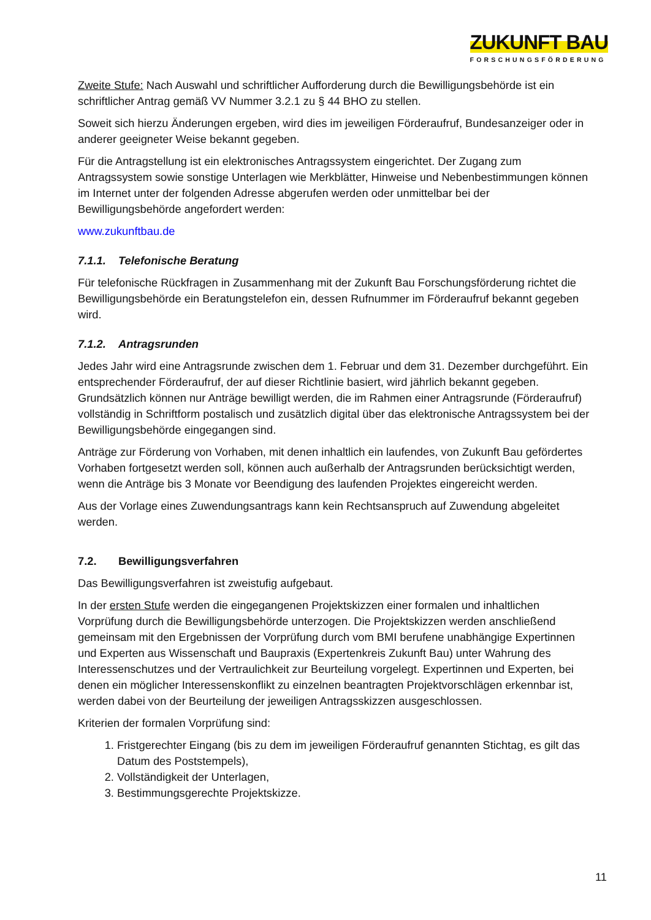ZUKUNFT BAU
FORSCHUNGSFÖRDERUNG
Zweite Stufe: Nach Auswahl und schriftlicher Aufforderung durch die Bewilligungsbehörde ist ein schriftlicher Antrag gemäß VV Nummer 3.2.1 zu § 44 BHO zu stellen.
Soweit sich hierzu Änderungen ergeben, wird dies im jeweiligen Förderaufruf, Bundesanzeiger oder in anderer geeigneter Weise bekannt gegeben.
Für die Antragstellung ist ein elektronisches Antragssystem eingerichtet. Der Zugang zum Antragssystem sowie sonstige Unterlagen wie Merkblätter, Hinweise und Nebenbestimmungen können im Internet unter der folgenden Adresse abgerufen werden oder unmittelbar bei der Bewilligungsbehörde angefordert werden:
www.zukunftbau.de
7.1.1. Telefonische Beratung
Für telefonische Rückfragen in Zusammenhang mit der Zukunft Bau Forschungsförderung richtet die Bewilligungsbehörde ein Beratungstelefon ein, dessen Rufnummer im Förderaufruf bekannt gegeben wird.
7.1.2. Antragsrunden
Jedes Jahr wird eine Antragsrunde zwischen dem 1. Februar und dem 31. Dezember durchgeführt. Ein entsprechender Förderaufruf, der auf dieser Richtlinie basiert, wird jährlich bekannt gegeben. Grundsätzlich können nur Anträge bewilligt werden, die im Rahmen einer Antragsrunde (Förderaufruf) vollständig in Schriftform postalisch und zusätzlich digital über das elektronische Antragssystem bei der Bewilligungsbehörde eingegangen sind.
Anträge zur Förderung von Vorhaben, mit denen inhaltlich ein laufendes, von Zukunft Bau gefördertes Vorhaben fortgesetzt werden soll, können auch außerhalb der Antragsrunden berücksichtigt werden, wenn die Anträge bis 3 Monate vor Beendigung des laufenden Projektes eingereicht werden.
Aus der Vorlage eines Zuwendungsantrags kann kein Rechtsanspruch auf Zuwendung abgeleitet werden.
7.2. Bewilligungsverfahren
Das Bewilligungsverfahren ist zweistufig aufgebaut.
In der ersten Stufe werden die eingegangenen Projektskizzen einer formalen und inhaltlichen Vorprüfung durch die Bewilligungsbehörde unterzogen. Die Projektskizzen werden anschließend gemeinsam mit den Ergebnissen der Vorprüfung durch vom BMI berufene unabhängige Expertinnen und Experten aus Wissenschaft und Baupraxis (Expertenkreis Zukunft Bau) unter Wahrung des Interessenschutzes und der Vertraulichkeit zur Beurteilung vorgelegt. Expertinnen und Experten, bei denen ein möglicher Interessenskonflikt zu einzelnen beantragten Projektvorschlägen erkennbar ist, werden dabei von der Beurteilung der jeweiligen Antragsskizzen ausgeschlossen.
Kriterien der formalen Vorprüfung sind:
1. Fristgerechter Eingang (bis zu dem im jeweiligen Förderaufruf genannten Stichtag, es gilt das Datum des Poststempels),
2. Vollständigkeit der Unterlagen,
3. Bestimmungsgerechte Projektskizze.
11